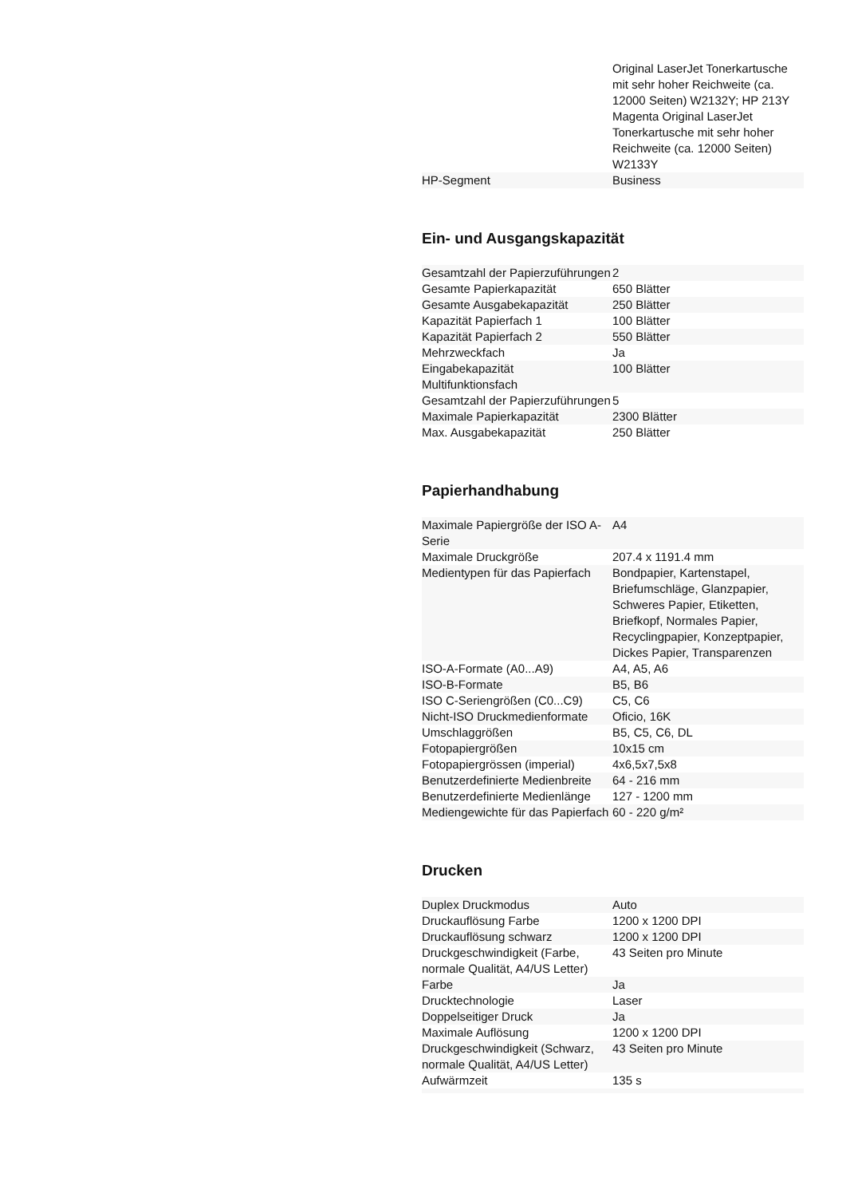| | Original LaserJet Tonerkartusche mit sehr hoher Reichweite (ca. 12000 Seiten) W2132Y; HP 213Y Magenta Original LaserJet Tonerkartusche mit sehr hoher Reichweite (ca. 12000 Seiten) W2133Y |
| HP-Segment | Business |
Ein- und Ausgangskapazität
| Gesamtzahl der Papierzuführungen | 2 |
| Gesamte Papierkapazität | 650 Blätter |
| Gesamte Ausgabekapazität | 250 Blätter |
| Kapazität Papierfach 1 | 100 Blätter |
| Kapazität Papierfach 2 | 550 Blätter |
| Mehrzweckfach | Ja |
| Eingabekapazität Multifunktionsfach | 100 Blätter |
| Gesamtzahl der Papierzuführungen | 5 |
| Maximale Papierkapazität | 2300 Blätter |
| Max. Ausgabekapazität | 250 Blätter |
Papierhandhabung
| Maximale Papiergröße der ISO A-Serie | A4 |
| Maximale Druckgröße | 207.4 x 1191.4 mm |
| Medientypen für das Papierfach | Bondpapier, Kartenstapel, Briefumschläge, Glanzpapier, Schweres Papier, Etiketten, Briefkopf, Normales Papier, Recyclingpapier, Konzeptpapier, Dickes Papier, Transparenzen |
| ISO-A-Formate (A0...A9) | A4, A5, A6 |
| ISO-B-Formate | B5, B6 |
| ISO C-Seriengrößen (C0...C9) | C5, C6 |
| Nicht-ISO Druckmedienformate | Oficio, 16K |
| Umschlaggrößen | B5, C5, C6, DL |
| Fotopapiergrößen | 10x15 cm |
| Fotopapiergrössen (imperial) | 4x6,5x7,5x8 |
| Benutzerdefinierte Medienbreite | 64 - 216 mm |
| Benutzerdefinierte Medienlänge | 127 - 1200 mm |
| Mediengewichte für das Papierfach | 60 - 220 g/m² |
Drucken
| Duplex Druckmodus | Auto |
| Druckauflösung Farbe | 1200 x 1200 DPI |
| Druckauflösung schwarz | 1200 x 1200 DPI |
| Druckgeschwindigkeit (Farbe, normale Qualität, A4/US Letter) | 43 Seiten pro Minute |
| Farbe | Ja |
| Drucktechnologie | Laser |
| Doppelseitiger Druck | Ja |
| Maximale Auflösung | 1200 x 1200 DPI |
| Druckgeschwindigkeit (Schwarz, normale Qualität, A4/US Letter) | 43 Seiten pro Minute |
| Aufwärmzeit | 135 s |